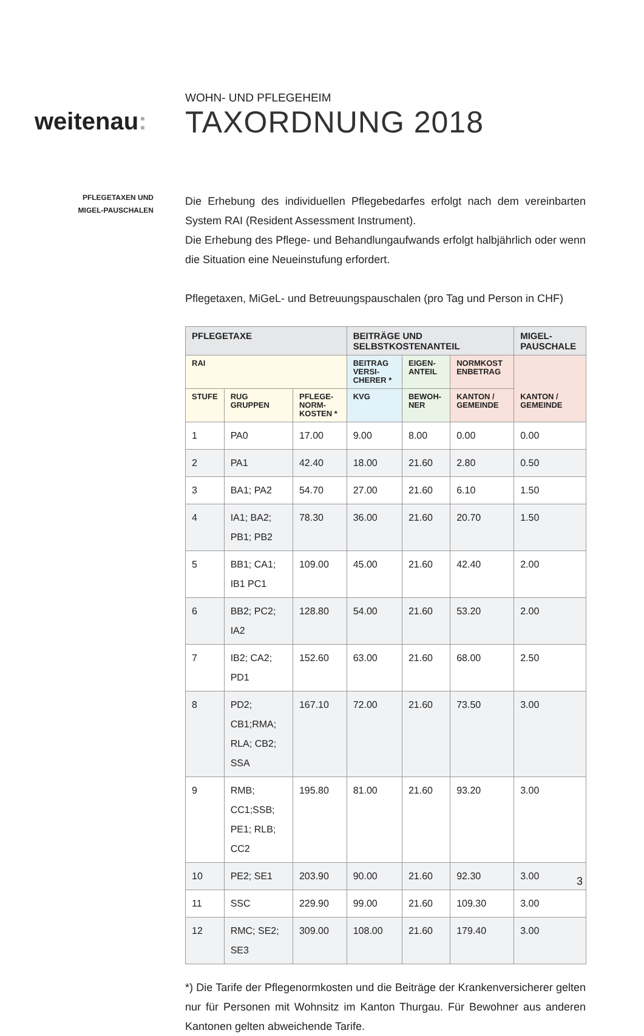weitenau:
WOHN- UND PFLEGEHEIM
TAXORDNUNG 2018
PFLEGETAXEN UND
MIGEL-PAUSCHALEN
Die Erhebung des individuellen Pflegebedarfes erfolgt nach dem vereinbarten System RAI (Resident Assessment Instrument).
Die Erhebung des Pflege- und Behandlungaufwands erfolgt halbjährlich oder wenn die Situation eine Neueinstufung erfordert.
Pflegetaxen, MiGeL- und Betreuungspauschalen (pro Tag und Person in CHF)
| PFLEGETAXE | | | BEITRÄGE UND SELBSTKOSTENANTEIL | | | MIGEL-PAUSCHALE |
| --- | --- | --- | --- | --- | --- | --- |
| RAI | | | BEITRAG VERSI-CHERER * | EIGEN-ANTEIL | NORMKOST ENBETRAG | KANTON / GEMEINDE |
| STUFE | RUG GRUPPEN | PFLEGE-NORM-KOSTEN * | KVG | BEWOH-NER | KANTON / GEMEINDE | |
| 1 | PA0 | 17.00 | 9.00 | 8.00 | 0.00 | 0.00 |
| 2 | PA1 | 42.40 | 18.00 | 21.60 | 2.80 | 0.50 |
| 3 | BA1; PA2 | 54.70 | 27.00 | 21.60 | 6.10 | 1.50 |
| 4 | IA1; BA2; PB1; PB2 | 78.30 | 36.00 | 21.60 | 20.70 | 1.50 |
| 5 | BB1; CA1; IB1 PC1 | 109.00 | 45.00 | 21.60 | 42.40 | 2.00 |
| 6 | BB2; PC2; IA2 | 128.80 | 54.00 | 21.60 | 53.20 | 2.00 |
| 7 | IB2; CA2; PD1 | 152.60 | 63.00 | 21.60 | 68.00 | 2.50 |
| 8 | PD2; CB1;RMA; RLA; CB2; SSA | 167.10 | 72.00 | 21.60 | 73.50 | 3.00 |
| 9 | RMB; CC1;SSB; PE1; RLB; CC2 | 195.80 | 81.00 | 21.60 | 93.20 | 3.00 |
| 10 | PE2; SE1 | 203.90 | 90.00 | 21.60 | 92.30 | 3.00 |
| 11 | SSC | 229.90 | 99.00 | 21.60 | 109.30 | 3.00 |
| 12 | RMC; SE2; SE3 | 309.00 | 108.00 | 21.60 | 179.40 | 3.00 |
*) Die Tarife der Pflegenormkosten und die Beiträge der Krankenversicherer gelten nur für Personen mit Wohnsitz im Kanton Thurgau. Für Bewohner aus anderen Kantonen gelten abweichende Tarife.
3